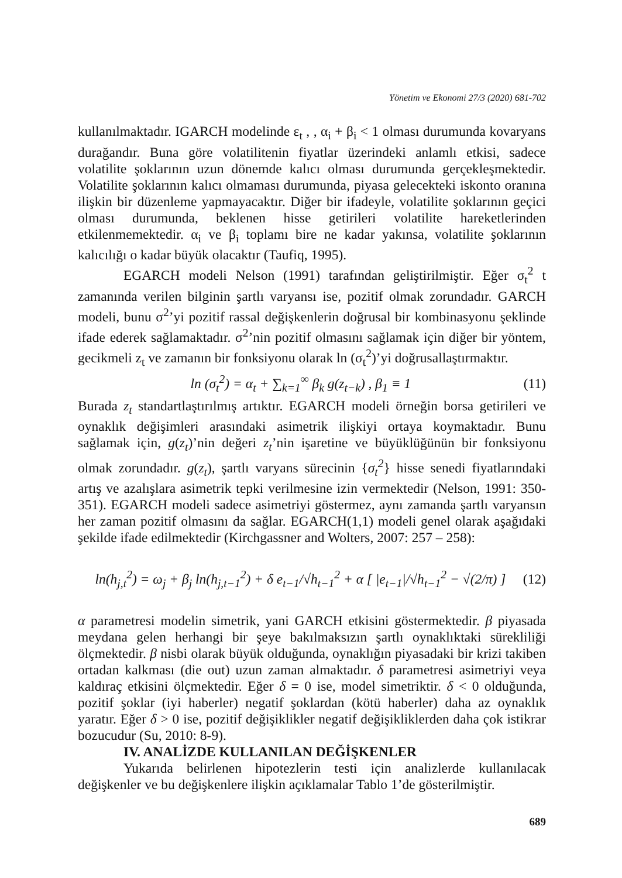Yönetim ve Ekonomi 27/3 (2020) 681-702
kullanılmaktadır. IGARCH modelinde ε<sub>t</sub> , , α<sub>i</sub> + β<sub>i</sub> < 1 olması durumunda kovaryans durağandır. Buna göre volatilitenin fiyatlar üzerindeki anlamlı etkisi, sadece volatilite şoklarının uzun dönemde kalıcı olması durumunda gerçekleşmektedir. Volatilite şoklarının kalıcı olmaması durumunda, piyasa gelecekteki iskonto oranına ilişkin bir düzenleme yapmayacaktır. Diğer bir ifadeyle, volatilite şoklarının geçici olması durumunda, beklenen hisse getirileri volatilite hareketlerinden etkilenmemektedir. α<sub>i</sub> ve β<sub>i</sub> toplamı bire ne kadar yakınsa, volatilite şoklarının kalıcılığı o kadar büyük olacaktır (Taufiq, 1995).
EGARCH modeli Nelson (1991) tarafından geliştirilmiştir. Eğer σ<sub>t</sub><sup>2</sup> t zamanında verilen bilginin şartlı varyansı ise, pozitif olmak zorundadır. GARCH modeli, bunu σ<sup>2</sup>’yi pozitif rassal değişkenlerin doğrusal bir kombinasyonu şeklinde ifade ederek sağlamaktadır. σ<sup>2</sup>’nin pozitif olmasını sağlamak için diğer bir yöntem, gecikmeli z<sub>t</sub> ve zamanın bir fonksiyonu olarak ln (σ<sub>t</sub><sup>2</sup>)’yi doğrusallaştırmaktır.
ln (σ<sub>t</sub><sup>2</sup>) = α<sub>t</sub> + ∑<sub>k=1</sub><sup>∞</sup> β<sub>k</sub> g(z<sub>t−k</sub>) , β<sub>1</sub> ≡ 1 (11)
Burada z<sub>t</sub> standartlaştırılmış artıktır. EGARCH modeli örneğin borsa getirileri ve oynaklık değişimleri arasındaki asimetrik ilişkiyi ortaya koymaktadır. Bunu sağlamak için, g(z<sub>t</sub>)’nin değeri z<sub>t</sub>’nin işaretine ve büyüklüğünün bir fonksiyonu olmak zorundadır. g(z<sub>t</sub>), şartlı varyans sürecinin {σ<sub>t</sub><sup>2</sup>} hisse senedi fiyatlarındaki artış ve azalışlara asimetrik tepki verilmesine izin vermektedir (Nelson, 1991: 350-351). EGARCH modeli sadece asimetriyi göstermez, aynı zamanda şartlı varyansın her zaman pozitif olmasını da sağlar. EGARCH(1,1) modeli genel olarak aşağıdaki şekilde ifade edilmektedir (Kirchgassner and Wolters, 2007: 257 – 258):
ln(h<sub>j,t</sub><sup>2</sup>) = ω<sub>j</sub> + β<sub>j</sub> ln(h<sub>j,t−1</sub><sup>2</sup>) + δ e<sub>t−1</sub>/√h<sub>t−1</sub><sup>2</sup> + α [ |e<sub>t−1</sub>|/√h<sub>t−1</sub><sup>2</sup> − √(2/π) ] (12)
α parametresi modelin simetrik, yani GARCH etkisini göstermektedir. β piyasada meydana gelen herhangi bir şeye bakılmaksızın şartlı oynaklıktaki sürekliliği ölçmektedir. β nisbi olarak büyük olduğunda, oynaklığın piyasadaki bir krizi takiben ortadan kalkması (die out) uzun zaman almaktadır. δ parametresi asimetriyi veya kaldıraç etkisini ölçmektedir. Eğer δ = 0 ise, model simetriktir. δ < 0 olduğunda, pozitif şoklar (iyi haberler) negatif şoklardan (kötü haberler) daha az oynaklık yaratır. Eğer δ > 0 ise, pozitif değişiklikler negatif değişikliklerden daha çok istikrar bozucudur (Su, 2010: 8-9).
IV. ANALİZDE KULLANILAN DEĞİŞKENLER
Yukarıda belirlenen hipotezlerin testi için analizlerde kullanılacak değişkenler ve bu değişkenlere ilişkin açıklamalar Tablo 1’de gösterilmiştir.
689